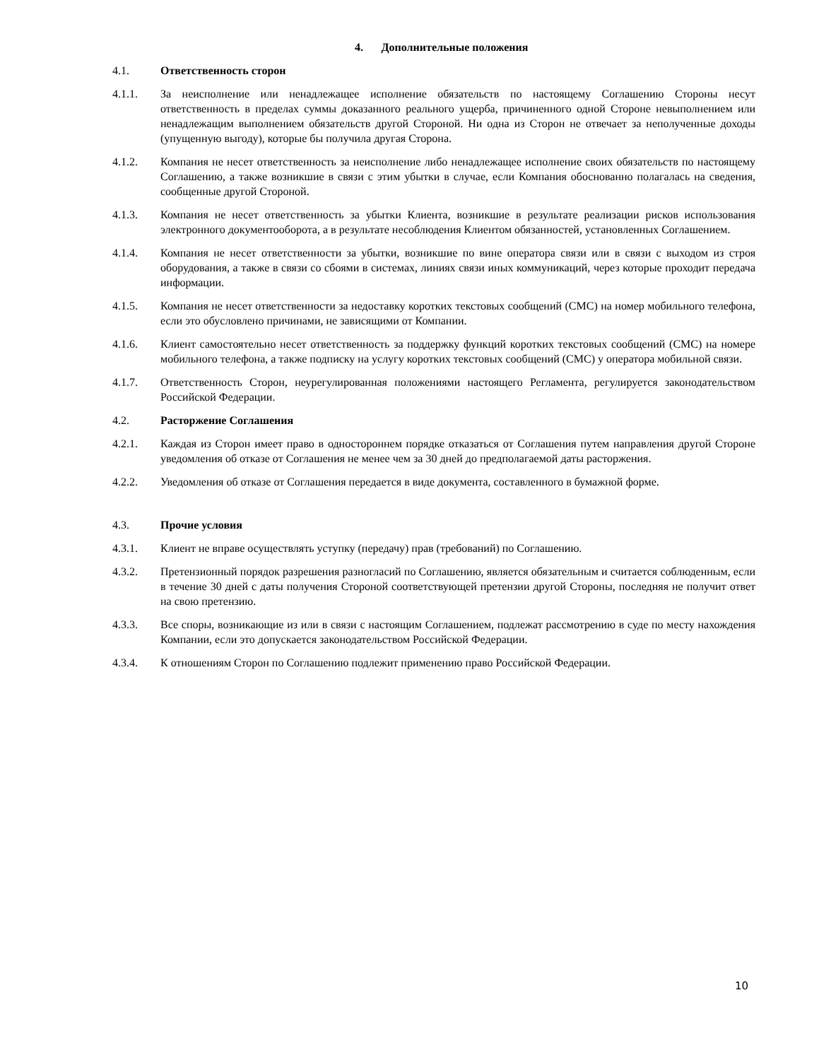4. Дополнительные положения
4.1. Ответственность сторон
4.1.1. За неисполнение или ненадлежащее исполнение обязательств по настоящему Соглашению Стороны несут ответственность в пределах суммы доказанного реального ущерба, причиненного одной Стороне невыполнением или ненадлежащим выполнением обязательств другой Стороной. Ни одна из Сторон не отвечает за неполученные доходы (упущенную выгоду), которые бы получила другая Сторона.
4.1.2. Компания не несет ответственность за неисполнение либо ненадлежащее исполнение своих обязательств по настоящему Соглашению, а также возникшие в связи с этим убытки в случае, если Компания обоснованно полагалась на сведения, сообщенные другой Стороной.
4.1.3. Компания не несет ответственность за убытки Клиента, возникшие в результате реализации рисков использования электронного документооборота, а в результате несоблюдения Клиентом обязанностей, установленных Соглашением.
4.1.4. Компания не несет ответственности за убытки, возникшие по вине оператора связи или в связи с выходом из строя оборудования, а также в связи со сбоями в системах, линиях связи иных коммуникаций, через которые проходит передача информации.
4.1.5. Компания не несет ответственности за недоставку коротких текстовых сообщений (СМС) на номер мобильного телефона, если это обусловлено причинами, не зависящими от Компании.
4.1.6. Клиент самостоятельно несет ответственность за поддержку функций коротких текстовых сообщений (СМС) на номере мобильного телефона, а также подписку на услугу коротких текстовых сообщений (СМС) у оператора мобильной связи.
4.1.7. Ответственность Сторон, неурегулированная положениями настоящего Регламента, регулируется законодательством Российской Федерации.
4.2. Расторжение Соглашения
4.2.1. Каждая из Сторон имеет право в одностороннем порядке отказаться от Соглашения путем направления другой Стороне уведомления об отказе от Соглашения не менее чем за 30 дней до предполагаемой даты расторжения.
4.2.2. Уведомления об отказе от Соглашения передается в виде документа, составленного в бумажной форме.
4.3. Прочие условия
4.3.1. Клиент не вправе осуществлять уступку (передачу) прав (требований) по Соглашению.
4.3.2. Претензионный порядок разрешения разногласий по Соглашению, является обязательным и считается соблюденным, если в течение 30 дней с даты получения Стороной соответствующей претензии другой Стороны, последняя не получит ответ на свою претензию.
4.3.3. Все споры, возникающие из или в связи с настоящим Соглашением, подлежат рассмотрению в суде по месту нахождения Компании, если это допускается законодательством Российской Федерации.
4.3.4. К отношениям Сторон по Соглашению подлежит применению право Российской Федерации.
10